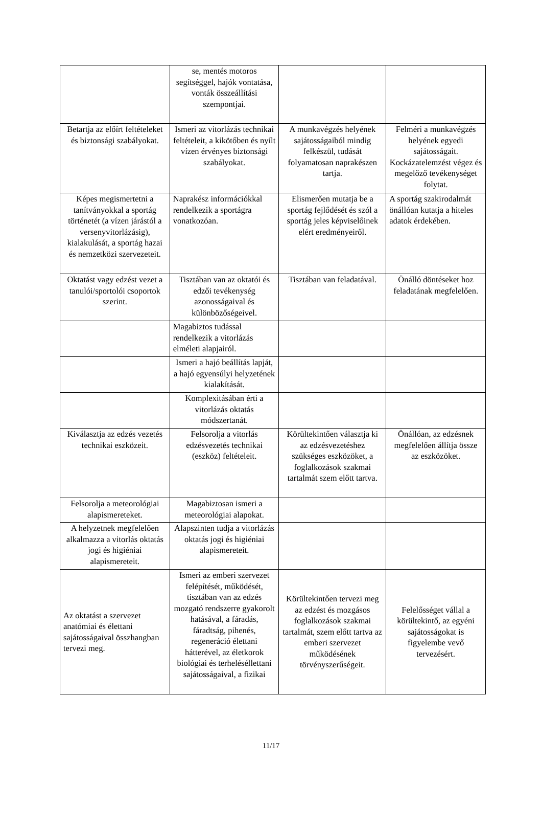| | se, mentés motoros segítséggel, hajók vontatása, vonták összeállítási szempontjai. | | |
| Betartja az előírt feltételeket és biztonsági szabályokat. | Ismeri az vitorlázás technikai feltételeit, a kikötőben és nyílt vízen érvényes biztonsági szabályokat. | A munkavégzés helyének sajátosságaiból mindig felkészül, tudását folyamatosan naprakészen tartja. | Felméri a munkavégzés helyének egyedi sajátosságait. Kockázatelemzést végez és megelőző tevékenységet folytat. |
| Képes megismertetni a tanítványokkal a sportág történetét (a vízen járástól a versenyvitorlázásig), kialakulását, a sportág hazai és nemzetközi szervezeteit. | Naprakész információkkal rendelkezik a sportágra vonatkozóan. | Elismerően mutatja be a sportág fejlődését és szól a sportág jeles képviselőinek elért eredményeiről. | A sportág szakirodalmát önállóan kutatja a hiteles adatok érdekében. |
| Oktatást vagy edzést vezet a tanulói/sportolói csoportok szerint. | Tisztában van az oktatói és edzői tevékenység azonosságaival és különbözőségeivel. | Tisztában van feladatával. | Önálló döntéseket hoz feladatának megfelelően. |
| | Magabiztos tudással rendelkezik a vitorlázás elméleti alapjairól. | | |
| | Ismeri a hajó beállítás lapját, a hajó egyensúlyi helyzetének kialakítását. | | |
| | Komplexitásában érti a vitorlázás oktatás módszertanát. | | |
| Kiválasztja az edzés vezetés technikai eszközeit. | Felsorolja a vitorlás edzésvezetés technikai (eszköz) feltételeit. | Körültekintően választja ki az edzésvezetéshez szükséges eszközöket, a foglalkozások szakmai tartalmát szem előtt tartva. | Önállóan, az edzésnek megfelelően állítja össze az eszközöket. |
| Felsorolja a meteorológiai alapismereteket. | Magabiztosan ismeri a meteorológiai alapokat. | | |
| A helyzetnek megfelelően alkalmazza a vitorlás oktatás jogi és higiéniai alapismereteit. | Alapszinten tudja a vitorlázás oktatás jogi és higiéniai alapismereteit. | | |
| Az oktatást a szervezet anatómiai és élettani sajátosságaival összhangban tervezi meg. | Ismeri az emberi szervezet felépítését, működését, tisztában van az edzés mozgató rendszerre gyakorolt hatásával, a fáradás, fáradtság, pihenés, regeneráció élettani hátterével, az életkorok biológiai és terheléséllettani sajátosságaival, a fizikai | Körültekintően tervezi meg az edzést és mozgásos foglalkozások szakmai tartalmát, szem előtt tartva az emberi szervezet működésének törvényszerűségeit. | Felelősséget vállal a körültekintő, az egyéni sajátosságokat is figyelembe vevő tervezésért. |
11/17